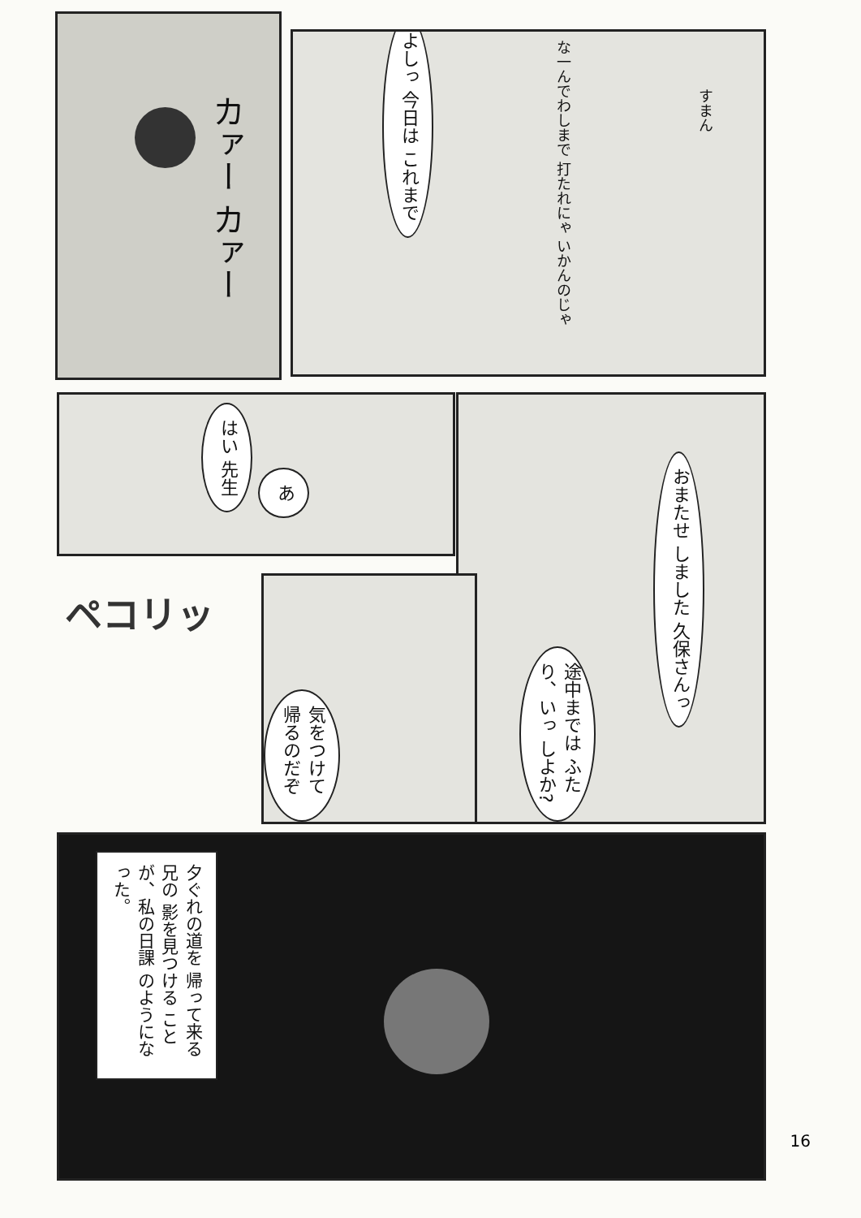カァー カァー
よしっ 今日は これまで
な一んでわしまで 打たれにゃ いかんのじゃ
すまん
はい 先生
あ
おまたせ しました 久保さんっ
途中までは ふたり、いっ しよか?
ペコリッ
気をつけて 帰るのだぞ
夕ぐれの道を 帰って来る兄の 影を見つける ことが、私の日課 のようになった。
16